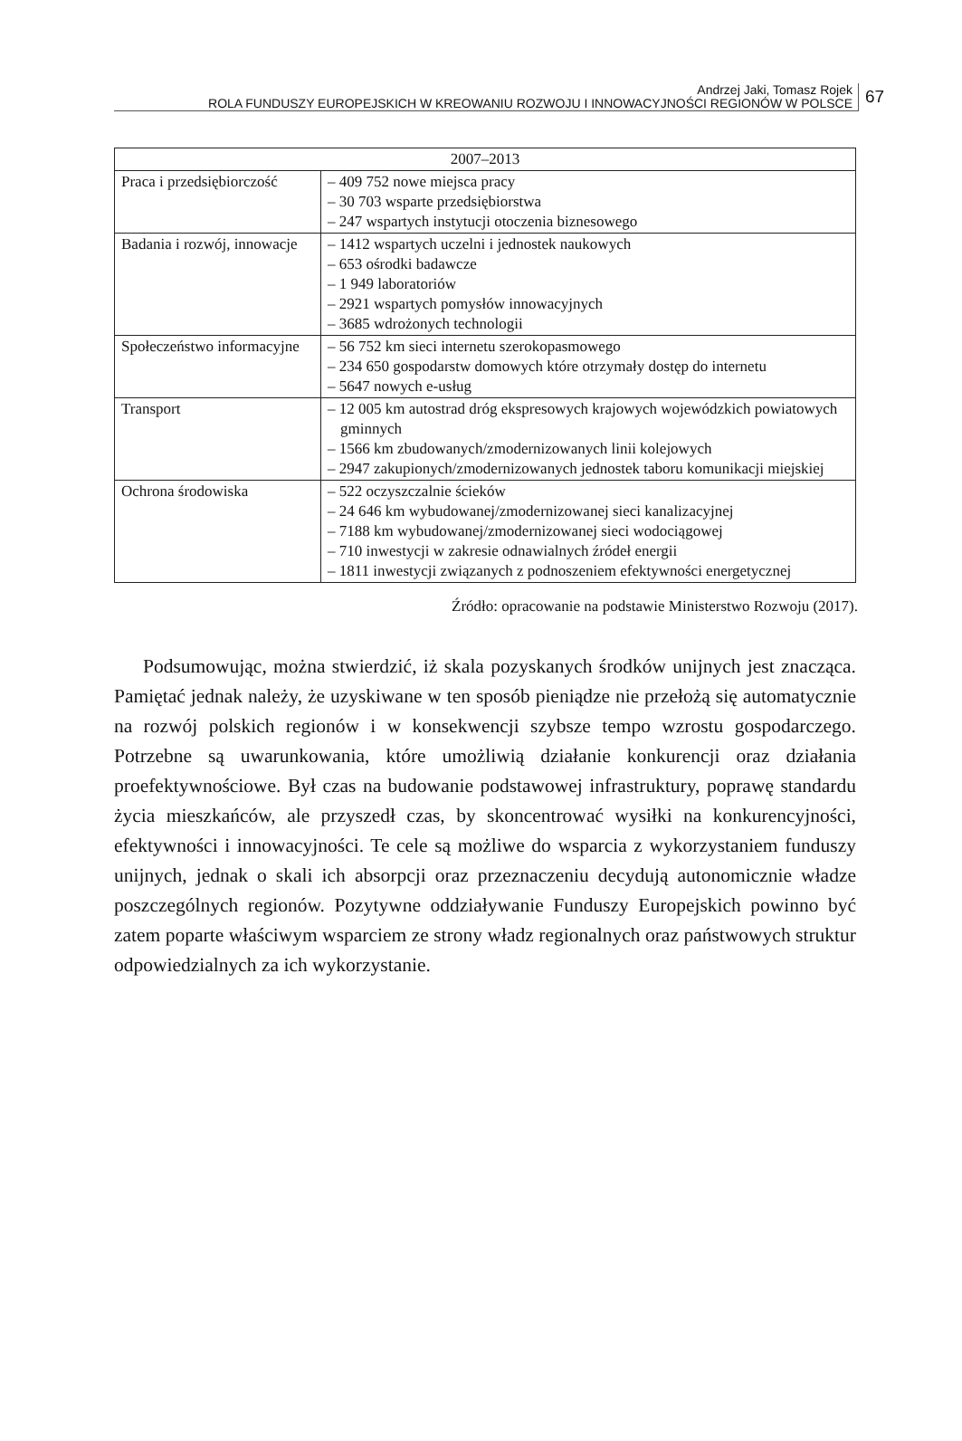Andrzej Jaki, Tomasz Rojek
ROLA FUNDUSZY EUROPEJSKICH W KREOWANIU ROZWOJU I INNOWACYJNOŚCI REGIONÓW W POLSCE
67
| 2007–2013 | |
| --- | --- |
| Praca i przedsiębiorczość | – 409 752 nowe miejsca pracy – 30 703 wsparte przedsiębiorstwa – 247 wspartych instytucji otoczenia biznesowego |
| Badania i rozwój, innowacje | – 1412 wspartych uczelni i jednostek naukowych – 653 ośrodki badawcze – 1 949 laboratoriów – 2921 wspartych pomysłów innowacyjnych – 3685 wdrożonych technologii |
| Społeczeństwo informacyjne | – 56 752 km sieci internetu szerokopasmowego – 234 650 gospodarstw domowych które otrzymały dostęp do internetu – 5647 nowych e-usług |
| Transport | – 12 005 km autostrad dróg ekspresowych krajowych wojewódzkich powiatowych gminnych – 1566 km zbudowanych/zmodernizowanych linii kolejowych – 2947 zakupionych/zmodernizowanych jednostek taboru komunikacji miejskiej |
| Ochrona środowiska | – 522 oczyszczalnie ścieków – 24 646 km wybudowanej/zmodernizowanej sieci kanalizacyjnej – 7188 km wybudowanej/zmodernizowanej sieci wodociągowej – 710 inwestycji w zakresie odnawialnych źródeł energii – 1811 inwestycji związanych z podnoszeniem efektywności energetycznej |
Źródło: opracowanie na podstawie Ministerstwo Rozwoju (2017).
Podsumowując, można stwierdzić, iż skala pozyskanych środków unijnych jest znacząca. Pamiętać jednak należy, że uzyskiwane w ten sposób pieniądze nie przełożą się automatycznie na rozwój polskich regionów i w konsekwencji szybsze tempo wzrostu gospodarczego. Potrzebne są uwarunkowania, które umożliwią działanie konkurencji oraz działania proefektywnościowe. Był czas na budowanie podstawowej infrastruktury, poprawę standardu życia mieszkańców, ale przyszedł czas, by skoncentrować wysiłki na konkurencyjności, efektywności i innowacyjności. Te cele są możliwe do wsparcia z wykorzystaniem funduszy unijnych, jednak o skali ich absorpcji oraz przeznaczeniu decydują autonomicznie władze poszczególnych regionów. Pozytywne oddziaływanie Funduszy Europejskich powinno być zatem poparte właściwym wsparciem ze strony władz regionalnych oraz państwowych struktur odpowiedzialnych za ich wykorzystanie.